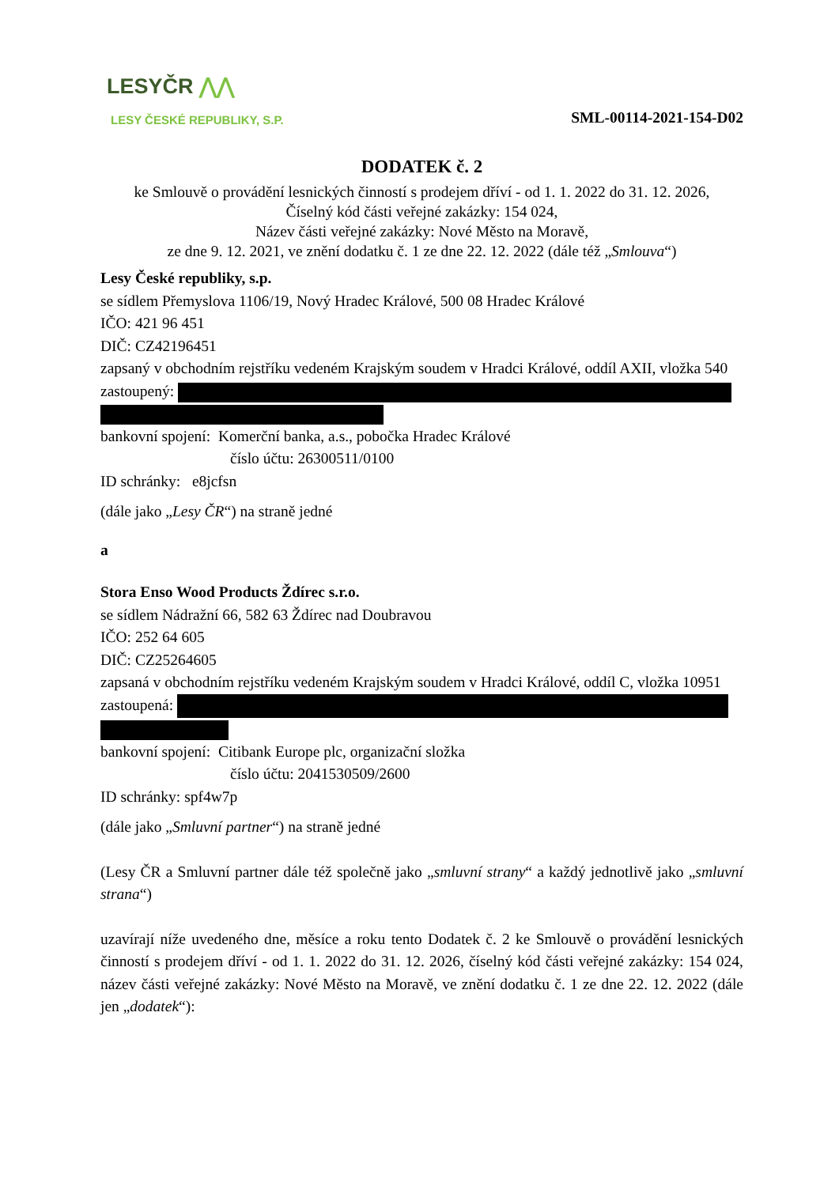LESYČR ⋀⋀
LESY ČESKÉ REPUBLIKY, S.P.
SML-00114-2021-154-D02
DODATEK č. 2
ke Smlouvě o provádění lesnických činností s prodejem dříví - od 1. 1. 2022 do 31. 12. 2026,
Číselný kód části veřejné zakázky: 154 024,
Název části veřejné zakázky: Nové Město na Moravě,
ze dne 9. 12. 2021, ve znění dodatku č. 1 ze dne 22. 12. 2022 (dále též „Smlouva“)
Lesy České republiky, s.p.
se sídlem Přemyslova 1106/19, Nový Hradec Králové, 500 08 Hradec Králové
IČO: 421 96 451
DIČ: CZ42196451
zapsaný v obchodním rejstříku vedeném Krajským soudem v Hradci Králové, oddíl AXII, vložka 540
zastoupený:
bankovní spojení: Komerční banka, a.s., pobočka Hradec Králové
číslo účtu: 26300511/0100
ID schránky: e8jcfsn
(dále jako „Lesy ČR“) na straně jedné
a
Stora Enso Wood Products Ždírec s.r.o.
se sídlem Nádražní 66, 582 63 Ždírec nad Doubravou
IČO: 252 64 605
DIČ: CZ25264605
zapsaná v obchodním rejstříku vedeném Krajským soudem v Hradci Králové, oddíl C, vložka 10951
zastoupená:
bankovní spojení: Citibank Europe plc, organizační složka
číslo účtu: 2041530509/2600
ID schránky: spf4w7p
(dále jako „Smluvní partner“) na straně jedné
(Lesy ČR a Smluvní partner dále též společně jako „smluvní strany“ a každý jednotlivě jako „smluvní strana“)
uzavírají níže uvedeného dne, měsíce a roku tento Dodatek č. 2 ke Smlouvě o provádění lesnických činností s prodejem dříví - od 1. 1. 2022 do 31. 12. 2026, číselný kód části veřejné zakázky: 154 024, název části veřejné zakázky: Nové Město na Moravě, ve znění dodatku č. 1 ze dne 22. 12. 2022 (dále jen „dodatek“):